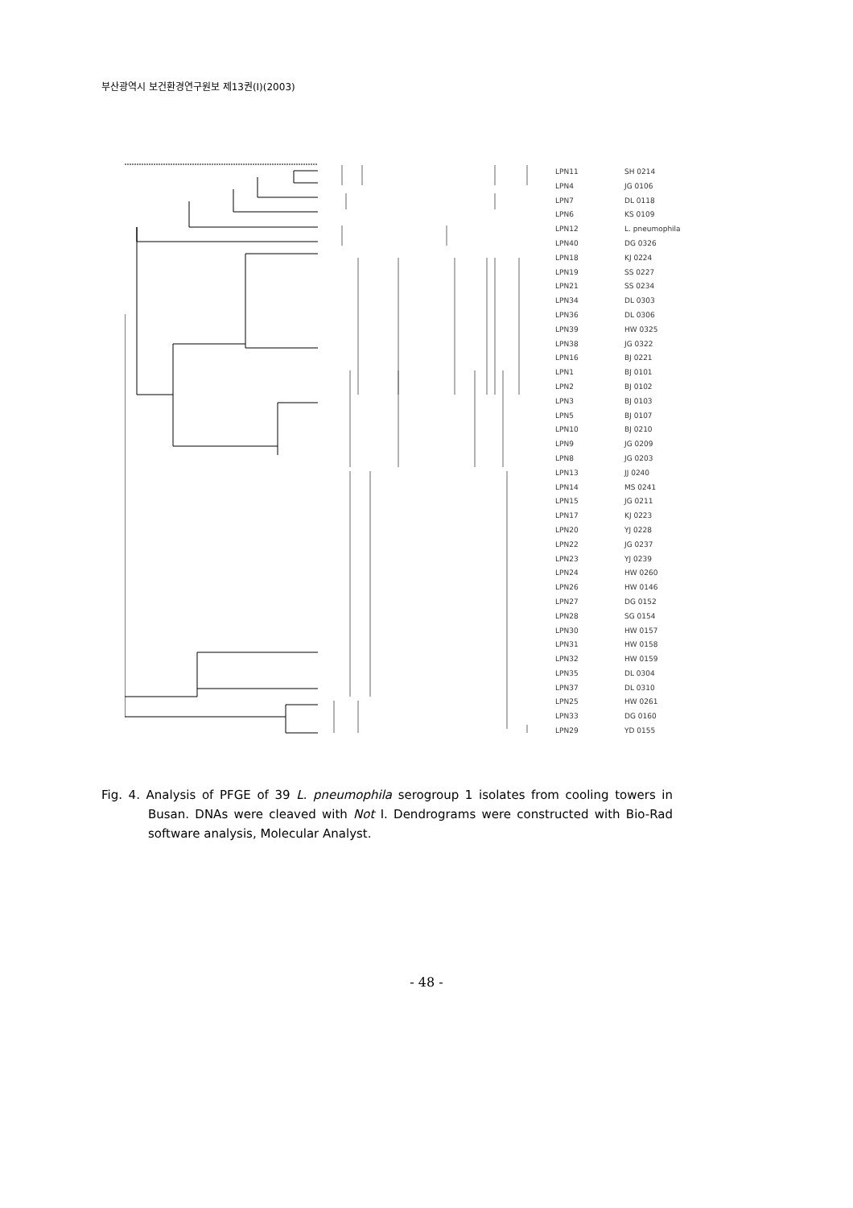부산광역시 보건환경연구원보 제13권(Ⅰ)(2003)
LPN11 SH 0214
LPN4 JG 0106
LPN7 DL 0118
LPN6 KS 0109
LPN12 L. pneumophila
LPN40 DG 0326
LPN18 KJ 0224
LPN19 SS 0227
LPN21 SS 0234
LPN34 DL 0303
LPN36 DL 0306
LPN39 HW 0325
LPN38 JG 0322
LPN16 BJ 0221
LPN1 BJ 0101
LPN2 BJ 0102
LPN3 BJ 0103
LPN5 BJ 0107
LPN10 BJ 0210
LPN9 JG 0209
LPN8 JG 0203
LPN13 JJ 0240
LPN14 MS 0241
LPN15 JG 0211
LPN17 KJ 0223
LPN20 YJ 0228
LPN22 JG 0237
LPN23 YJ 0239
LPN24 HW 0260
LPN26 HW 0146
LPN27 DG 0152
LPN28 SG 0154
LPN30 HW 0157
LPN31 HW 0158
LPN32 HW 0159
LPN35 DL 0304
LPN37 DL 0310
LPN25 HW 0261
LPN33 DG 0160
LPN29 YD 0155
Fig. 4. Analysis of PFGE of 39 L. pneumophila serogroup 1 isolates from cooling towers in Busan. DNAs were cleaved with Not I. Dendrograms were constructed with Bio-Rad software analysis, Molecular Analyst.
- 48 -